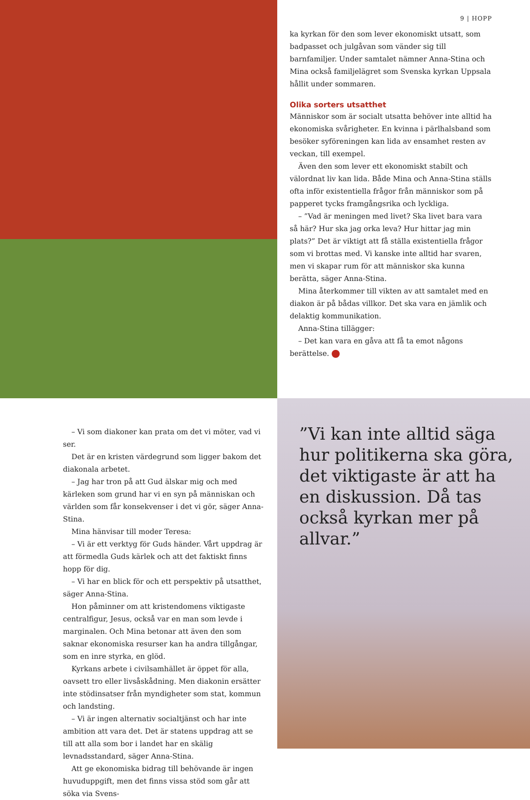9 | HOPP
ka kyrkan för den som lever ekonomiskt utsatt, som bad­passet och julgåvan som vänder sig till barnfamiljer. Under samtalet nämner Anna-Stina och Mina också familjelägret som Svenska kyrkan Uppsala hållit under sommaren.
Olika sorters utsatthet
Människor som är socialt utsatta behöver inte alltid ha eko­nomiska svårigheter. En kvinna i pärlhalsband som besöker syföreningen kan lida av ensamhet resten av veckan, till exempel.
Även den som lever ett ekonomiskt stabilt och välordnat liv kan lida. Både Mina och Anna-Stina ställs ofta inför existentiella frågor från människor som på papperet tycks framgångsrika och lyckliga.
– ”Vad är meningen med livet? Ska livet bara vara så här? Hur ska jag orka leva? Hur hittar jag min plats?” Det är viktigt att få ställa existentiella frågor som vi brottas med. Vi kanske inte alltid har svaren, men vi skapar rum för att människor ska kunna berätta, säger Anna-Stina.
Mina återkommer till vikten av att samtalet med en dia­kon är på bådas villkor. Det ska vara en jämlik och delaktig kommunikation.
Anna-Stina tillägger:
– Det kan vara en gåva att få ta emot någons berättelse. +
– Vi som diakoner kan prata om det vi möter, vad vi ser.
Det är en kristen värdegrund som ligger bakom det diakonala arbetet.
– Jag har tron på att Gud älskar mig och med kärleken som grund har vi en syn på människan och världen som får konsekvenser i det vi gör, säger Anna-Stina.
Mina hänvisar till moder Teresa:
– Vi är ett verktyg för Guds händer. Vårt uppdrag är att förmedla Guds kärlek och att det faktiskt finns hopp för dig.
– Vi har en blick för och ett perspektiv på utsatthet, säger Anna-Stina.
Hon påminner om att kristendomens viktigaste central­figur, Jesus, också var en man som levde i marginalen. Och Mina betonar att även den som saknar ekonomiska resurser kan ha andra tillgångar, som en inre styrka, en glöd.
Kyrkans arbete i civilsamhället är öppet för alla, oavsett tro eller livsåskådning. Men diakonin ersätter inte stödin­satser från myndigheter som stat, kommun och landsting.
– Vi är ingen alternativ socialtjänst och har inte ambition att vara det. Det är statens uppdrag att se till att alla som bor i landet har en skälig levnadsstandard, säger Anna-Stina.
Att ge ekonomiska bidrag till behövande är ingen huvud­uppgift, men det finns vissa stöd som går att söka via Svens-
”Vi kan inte alltid säga hur politikerna ska göra, det viktigaste är att ha en diskussion. Då tas också kyrkan mer på allvar.”